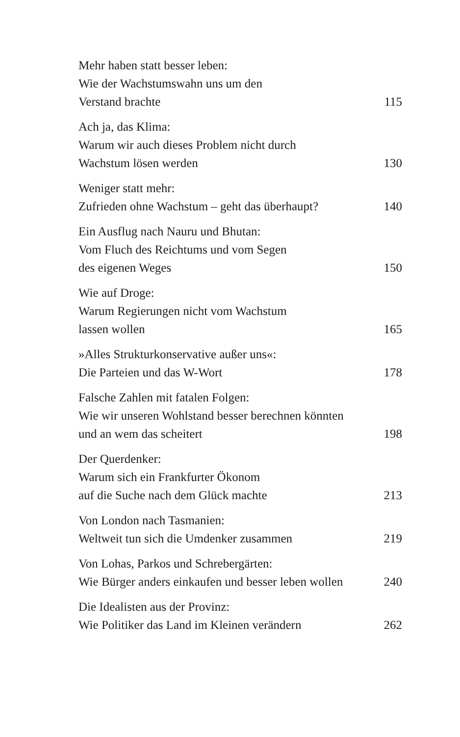Mehr haben statt besser leben:
Wie der Wachstumswahn uns um den
Verstand brachte
115
Ach ja, das Klima:
Warum wir auch dieses Problem nicht durch
Wachstum lösen werden
130
Weniger statt mehr:
Zufrieden ohne Wachstum – geht das überhaupt?
140
Ein Ausflug nach Nauru und Bhutan:
Vom Fluch des Reichtums und vom Segen
des eigenen Weges
150
Wie auf Droge:
Warum Regierungen nicht vom Wachstum
lassen wollen
165
»Alles Strukturkonservative außer uns«:
Die Parteien und das W-Wort
178
Falsche Zahlen mit fatalen Folgen:
Wie wir unseren Wohlstand besser berechnen könnten
und an wem das scheitert
198
Der Querdenker:
Warum sich ein Frankfurter Ökonom
auf die Suche nach dem Glück machte
213
Von London nach Tasmanien:
Weltweit tun sich die Umdenker zusammen
219
Von Lohas, Parkos und Schrebergärten:
Wie Bürger anders einkaufen und besser leben wollen
240
Die Idealisten aus der Provinz:
Wie Politiker das Land im Kleinen verändern
262